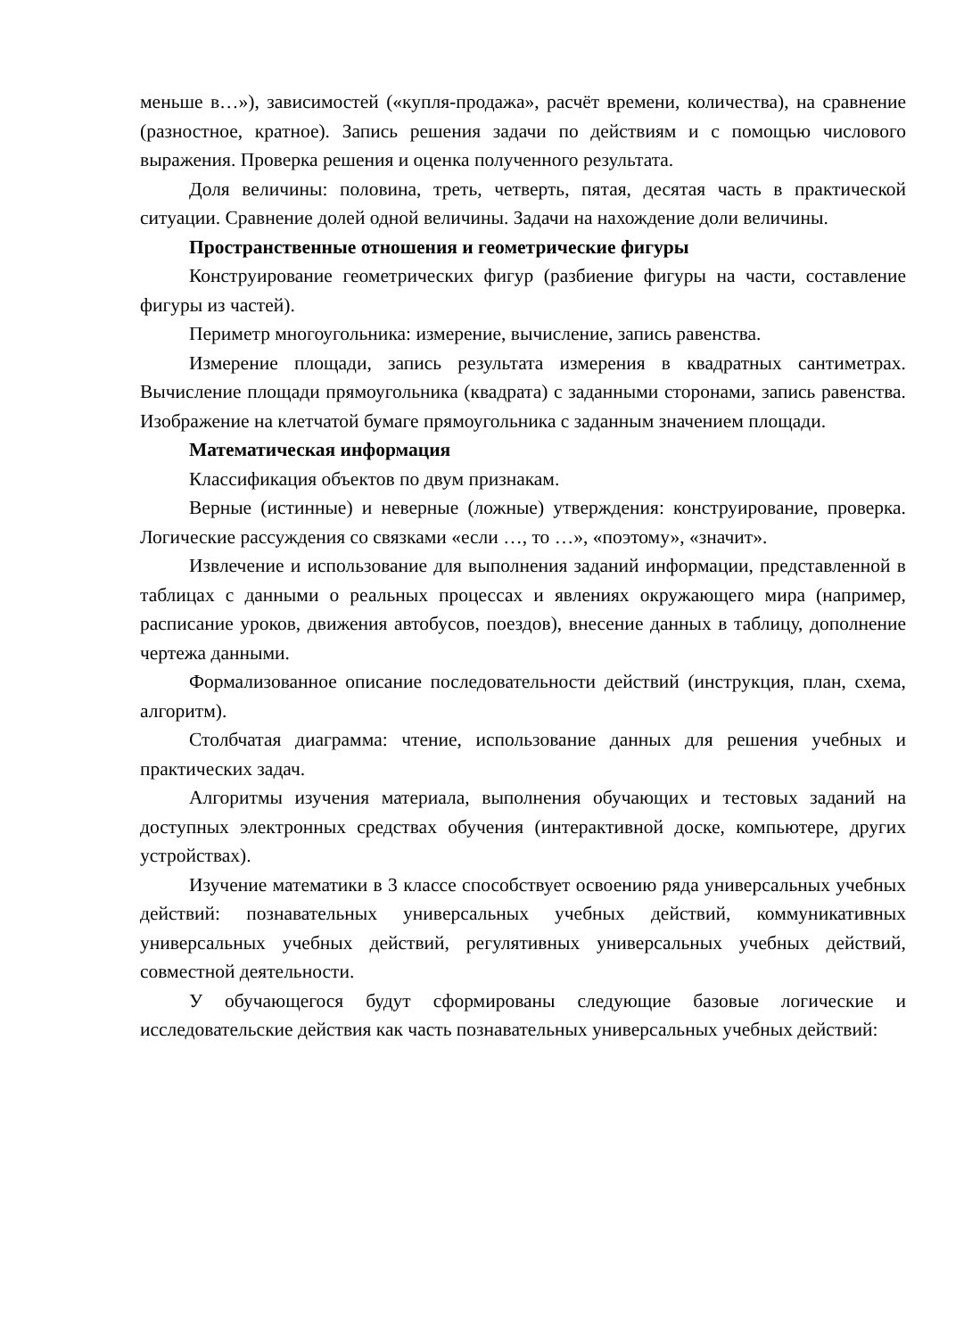меньше в…»), зависимостей («купля-продажа», расчёт времени, количества), на сравнение (разностное, кратное). Запись решения задачи по действиям и с помощью числового выражения. Проверка решения и оценка полученного результата.
Доля величины: половина, треть, четверть, пятая, десятая часть в практической ситуации. Сравнение долей одной величины. Задачи на нахождение доли величины.
Пространственные отношения и геометрические фигуры
Конструирование геометрических фигур (разбиение фигуры на части, составление фигуры из частей).
Периметр многоугольника: измерение, вычисление, запись равенства.
Измерение площади, запись результата измерения в квадратных сантиметрах. Вычисление площади прямоугольника (квадрата) с заданными сторонами, запись равенства. Изображение на клетчатой бумаге прямоугольника с заданным значением площади.
Математическая информация
Классификация объектов по двум признакам.
Верные (истинные) и неверные (ложные) утверждения: конструирование, проверка. Логические рассуждения со связками «если …, то …», «поэтому», «значит».
Извлечение и использование для выполнения заданий информации, представленной в таблицах с данными о реальных процессах и явлениях окружающего мира (например, расписание уроков, движения автобусов, поездов), внесение данных в таблицу, дополнение чертежа данными.
Формализованное описание последовательности действий (инструкция, план, схема, алгоритм).
Столбчатая диаграмма: чтение, использование данных для решения учебных и практических задач.
Алгоритмы изучения материала, выполнения обучающих и тестовых заданий на доступных электронных средствах обучения (интерактивной доске, компьютере, других устройствах).
Изучение математики в 3 классе способствует освоению ряда универсальных учебных действий: познавательных универсальных учебных действий, коммуникативных универсальных учебных действий, регулятивных универсальных учебных действий, совместной деятельности.
У обучающегося будут сформированы следующие базовые логические и исследовательские действия как часть познавательных универсальных учебных действий: